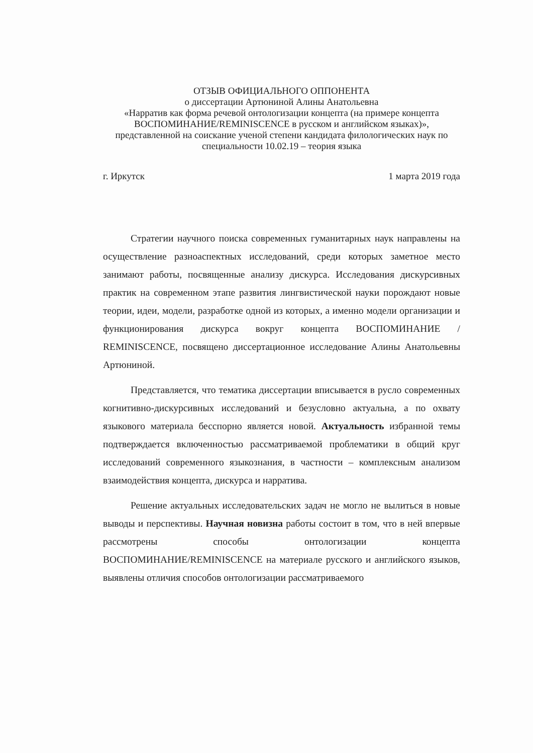ОТЗЫВ ОФИЦИАЛЬНОГО ОППОНЕНТА
о диссертации Артюниной Алины Анатольевна
«Нарратив как форма речевой онтологизации концепта (на примере концепта ВОСПОМИНАНИЕ/REMINISCENCE в русском и английском языках)», представленной на соискание ученой степени кандидата филологических наук по специальности 10.02.19 – теория языка
г. Иркутск 1 марта 2019 года
Стратегии научного поиска современных гуманитарных наук направлены на осуществление разноаспектных исследований, среди которых заметное место занимают работы, посвященные анализу дискурса. Исследования дискурсивных практик на современном этапе развития лингвистической науки порождают новые теории, идеи, модели, разработке одной из которых, а именно модели организации и функционирования дискурса вокруг концепта ВОСПОМИНАНИЕ / REMINISCENCE, посвящено диссертационное исследование Алины Анатольевны Артюниной.
Представляется, что тематика диссертации вписывается в русло современных когнитивно-дискурсивных исследований и безусловно актуальна, а по охвату языкового материала бесспорно является новой. Актуальность избранной темы подтверждается включенностью рассматриваемой проблематики в общий круг исследований современного языкознания, в частности – комплексным анализом взаимодействия концепта, дискурса и нарратива.
Решение актуальных исследовательских задач не могло не вылиться в новые выводы и перспективы. Научная новизна работы состоит в том, что в ней впервые рассмотрены способы онтологизации концепта ВОСПОМИНАНИЕ/REMINISCENCE на материале русского и английского языков, выявлены отличия способов онтологизации рассматриваемого